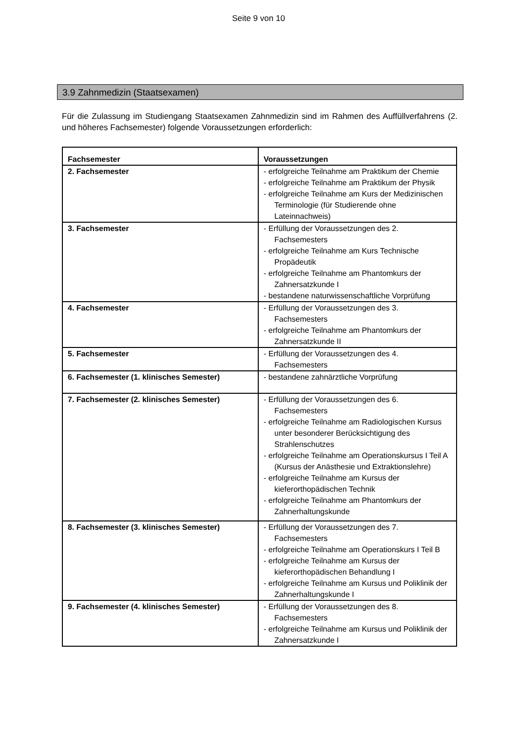Seite 9 von 10
3.9 Zahnmedizin (Staatsexamen)
Für die Zulassung im Studiengang Staatsexamen Zahnmedizin sind im Rahmen des Auffüllverfahrens (2. und höheres Fachsemester) folgende Voraussetzungen erforderlich:
| Fachsemester | Voraussetzungen |
| --- | --- |
| 2. Fachsemester | - erfolgreiche Teilnahme am Praktikum der Chemie - erfolgreiche Teilnahme am Praktikum der Physik - erfolgreiche Teilnahme am Kurs der Medizinischen Terminologie (für Studierende ohne Lateinnachweis) |
| 3. Fachsemester | - Erfüllung der Voraussetzungen des 2. Fachsemesters - erfolgreiche Teilnahme am Kurs Technische Propädeutik - erfolgreiche Teilnahme am Phantomkurs der Zahnersatzkunde I - bestandene naturwissenschaftliche Vorprüfung |
| 4. Fachsemester | - Erfüllung der Voraussetzungen des 3. Fachsemesters - erfolgreiche Teilnahme am Phantomkurs der Zahnersatzkunde II |
| 5. Fachsemester | - Erfüllung der Voraussetzungen des 4. Fachsemesters |
| 6. Fachsemester (1. klinisches Semester) | - bestandene zahnärztliche Vorprüfung |
| 7. Fachsemester (2. klinisches Semester) | - Erfüllung der Voraussetzungen des 6. Fachsemesters - erfolgreiche Teilnahme am Radiologischen Kursus unter besonderer Berücksichtigung des Strahlenschutzes - erfolgreiche Teilnahme am Operationskursus I Teil A (Kursus der Anästhesie und Extraktionslehre) - erfolgreiche Teilnahme am Kursus der kieferorthopädischen Technik - erfolgreiche Teilnahme am Phantomkurs der Zahnerhaltungskunde |
| 8. Fachsemester (3. klinisches Semester) | - Erfüllung der Voraussetzungen des 7. Fachsemesters - erfolgreiche Teilnahme am Operationskurs I Teil B - erfolgreiche Teilnahme am Kursus der kieferorthopädischen Behandlung I - erfolgreiche Teilnahme am Kursus und Poliklinik der Zahnerhaltungskunde I |
| 9. Fachsemester (4. klinisches Semester) | - Erfüllung der Voraussetzungen des 8. Fachsemesters - erfolgreiche Teilnahme am Kursus und Poliklinik der Zahnersatzkunde I |